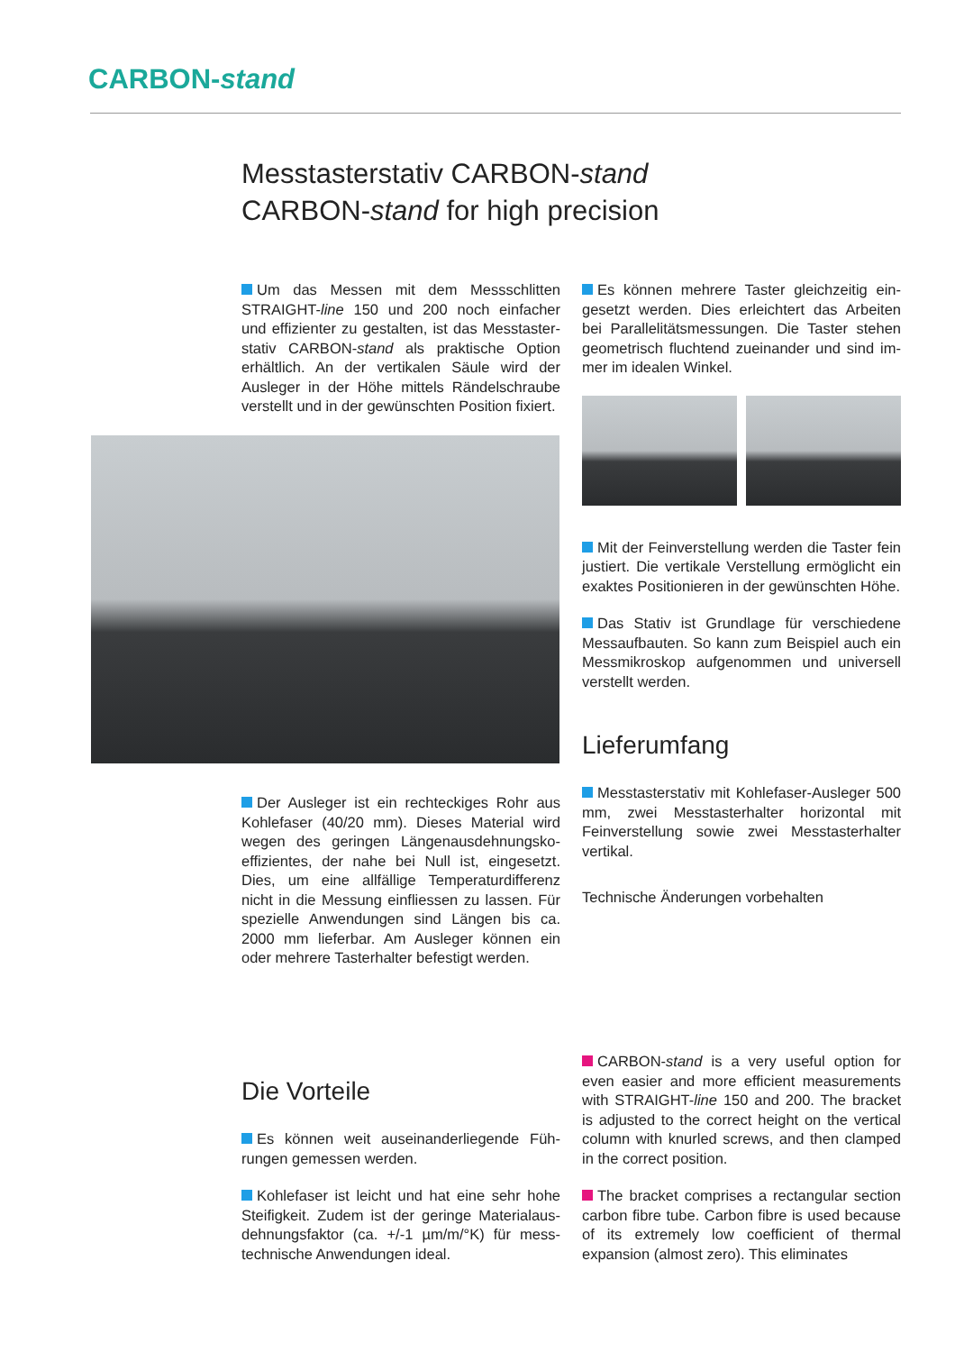CARBON-stand
Messtasterstativ CARBON-stand
CARBON-stand for high precision
Um das Messen mit dem Messschlitten STRAIGHT-line 150 und 200 noch einfacher und effizienter zu gestalten, ist das Messtaster­stativ CARBON-stand als praktische Option erhältlich. An der vertikalen Säule wird der Ausleger in der Höhe mittels Rändelschraube verstellt und in der gewünschten Position fixiert.
Der Ausleger ist ein rechteckiges Rohr aus Kohlefaser (40/20 mm). Dieses Material wird wegen des geringen Längenausdehnungsko­effizientes, der nahe bei Null ist, eingesetzt. Dies, um eine allfällige Temperaturdifferenz nicht in die Messung einfliessen zu lassen. Für spezielle Anwendungen sind Längen bis ca. 2000 mm lieferbar. Am Ausleger können ein oder mehrere Tasterhalter befestigt werden.
Die Vorteile
Es können weit auseinanderliegende Füh­rungen gemessen werden.
Kohlefaser ist leicht und hat eine sehr hohe Steifigkeit. Zudem ist der geringe Materialaus­dehnungsfaktor (ca. +/-1 µm/m/°K) für mess­technische Anwendungen ideal.
Es können mehrere Taster gleichzeitig ein­gesetzt werden. Dies erleichtert das Arbeiten bei Parallelitätsmessungen. Die Taster stehen geometrisch fluchtend zueinander und sind im­mer im idealen Winkel.
Mit der Feinverstellung werden die Taster fein justiert. Die vertikale Verstellung ermöglicht ein exaktes Positionieren in der gewünschten Höhe.
Das Stativ ist Grundlage für verschiedene Messaufbauten. So kann zum Beispiel auch ein Messmikroskop aufgenommen und univer­sell verstellt werden.
Lieferumfang
Messtasterstativ mit Kohlefaser-Ausleger 500 mm, zwei Messtasterhalter horizontal mit Feinverstellung sowie zwei Messtasterhalter vertikal.
Technische Änderungen vorbehalten
CARBON-stand is a very useful option for even easier and more efficient measurements with STRAIGHT-line 150 and 200. The bracket is adjusted to the correct height on the vertical column with knurled screws, and then clam­ped in the correct position.
The bracket comprises a rectangular sec­tion carbon fibre tube. Carbon fibre is used be­cause of its extremely low coefficient of thermal expansion (almost zero). This eliminates